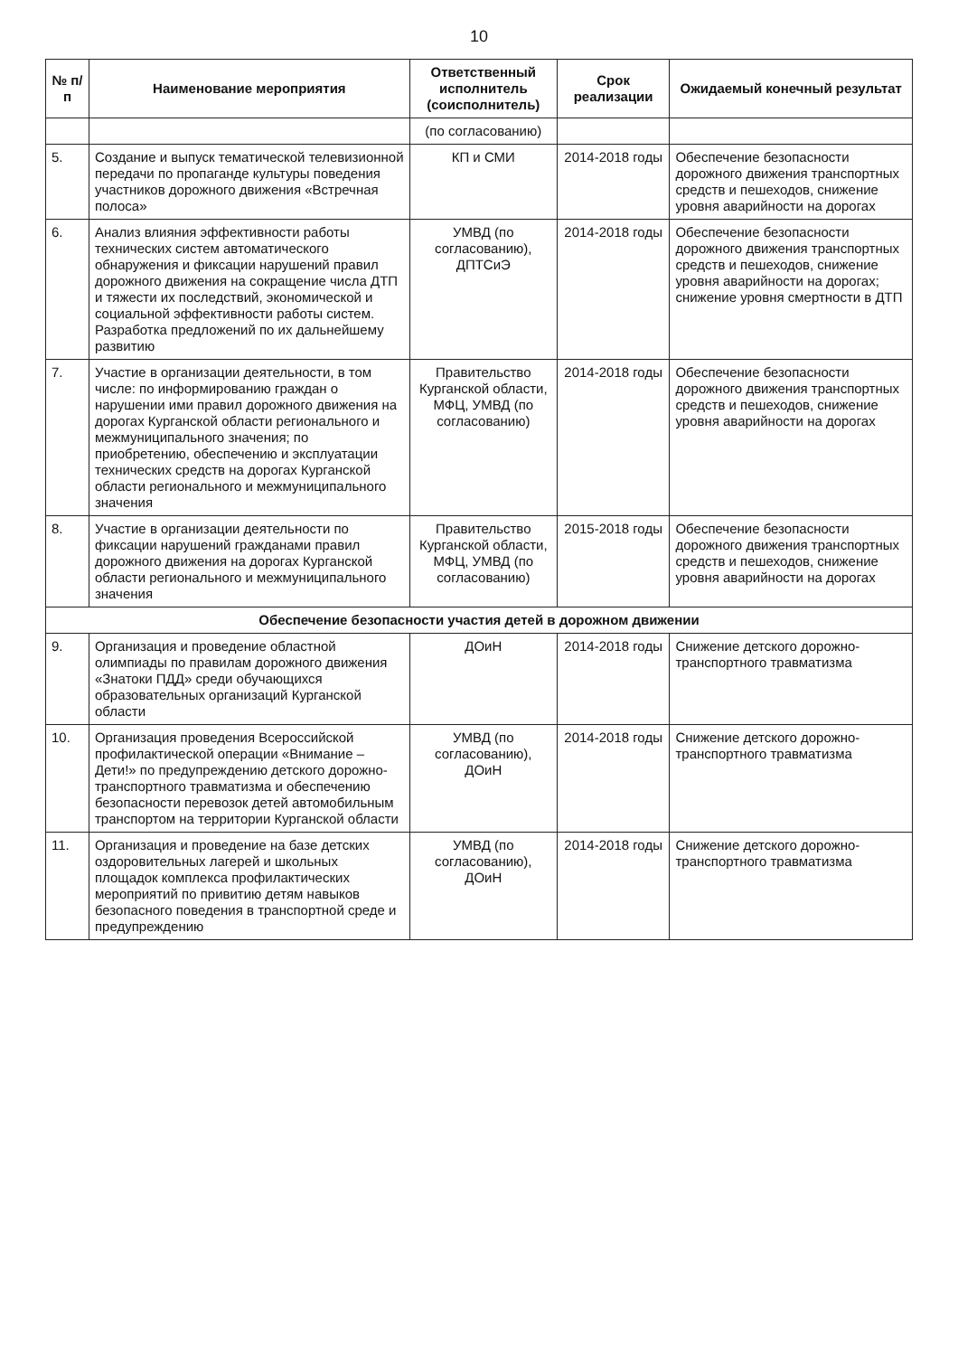10
| № п/п | Наименование мероприятия | Ответственный исполнитель (соисполнитель) | Срок реализации | Ожидаемый конечный результат |
| --- | --- | --- | --- | --- |
| | | (по согласованию) | | |
| 5. | Создание и выпуск тематической телевизионной передачи по пропаганде культуры поведения участников дорожного движения «Встречная полоса» | КП и СМИ | 2014-2018 годы | Обеспечение безопасности дорожного движения транспортных средств и пешеходов, снижение уровня аварийности на дорогах |
| 6. | Анализ влияния эффективности работы технических систем автоматического обнаружения и фиксации нарушений правил дорожного движения на сокращение числа ДТП и тяжести их последствий, экономической и социальной эффективности работы систем. Разработка предложений по их дальнейшему развитию | УМВД (по согласованию), ДПТСиЭ | 2014-2018 годы | Обеспечение безопасности дорожного движения транспортных средств и пешеходов, снижение уровня аварийности на дорогах; снижение уровня смертности в ДТП |
| 7. | Участие в организации деятельности, в том числе: по информированию граждан о нарушении ими правил дорожного движения на дорогах Курганской области регионального и межмуниципального значения; по приобретению, обеспечению и эксплуатации технических средств на дорогах Курганской области регионального и межмуниципального значения | Правительство Курганской области, МФЦ, УМВД (по согласованию) | 2014-2018 годы | Обеспечение безопасности дорожного движения транспортных средств и пешеходов, снижение уровня аварийности на дорогах |
| 8. | Участие в организации деятельности по фиксации нарушений гражданами правил дорожного движения на дорогах Курганской области регионального и межмуниципального значения | Правительство Курганской области, МФЦ, УМВД (по согласованию) | 2015-2018 годы | Обеспечение безопасности дорожного движения транспортных средств и пешеходов, снижение уровня аварийности на дорогах |
| Обеспечение безопасности участия детей в дорожном движении | | | | |
| 9. | Организация и проведение областной олимпиады по правилам дорожного движения «Знатоки ПДД» среди обучающихся образовательных организаций Курганской области | ДОиН | 2014-2018 годы | Снижение детского дорожно-транспортного травматизма |
| 10. | Организация проведения Всероссийской профилактической операции «Внимание – Дети!» по предупреждению детского дорожно-транспортного травматизма и обеспечению безопасности перевозок детей автомобильным транспортом на территории Курганской области | УМВД (по согласованию), ДОиН | 2014-2018 годы | Снижение детского дорожно-транспортного травматизма |
| 11. | Организация и проведение на базе детских оздоровительных лагерей и школьных площадок комплекса профилактических мероприятий по привитию детям навыков безопасного поведения в транспортной среде и предупреждению | УМВД (по согласованию), ДОиН | 2014-2018 годы | Снижение детского дорожно-транспортного травматизма |